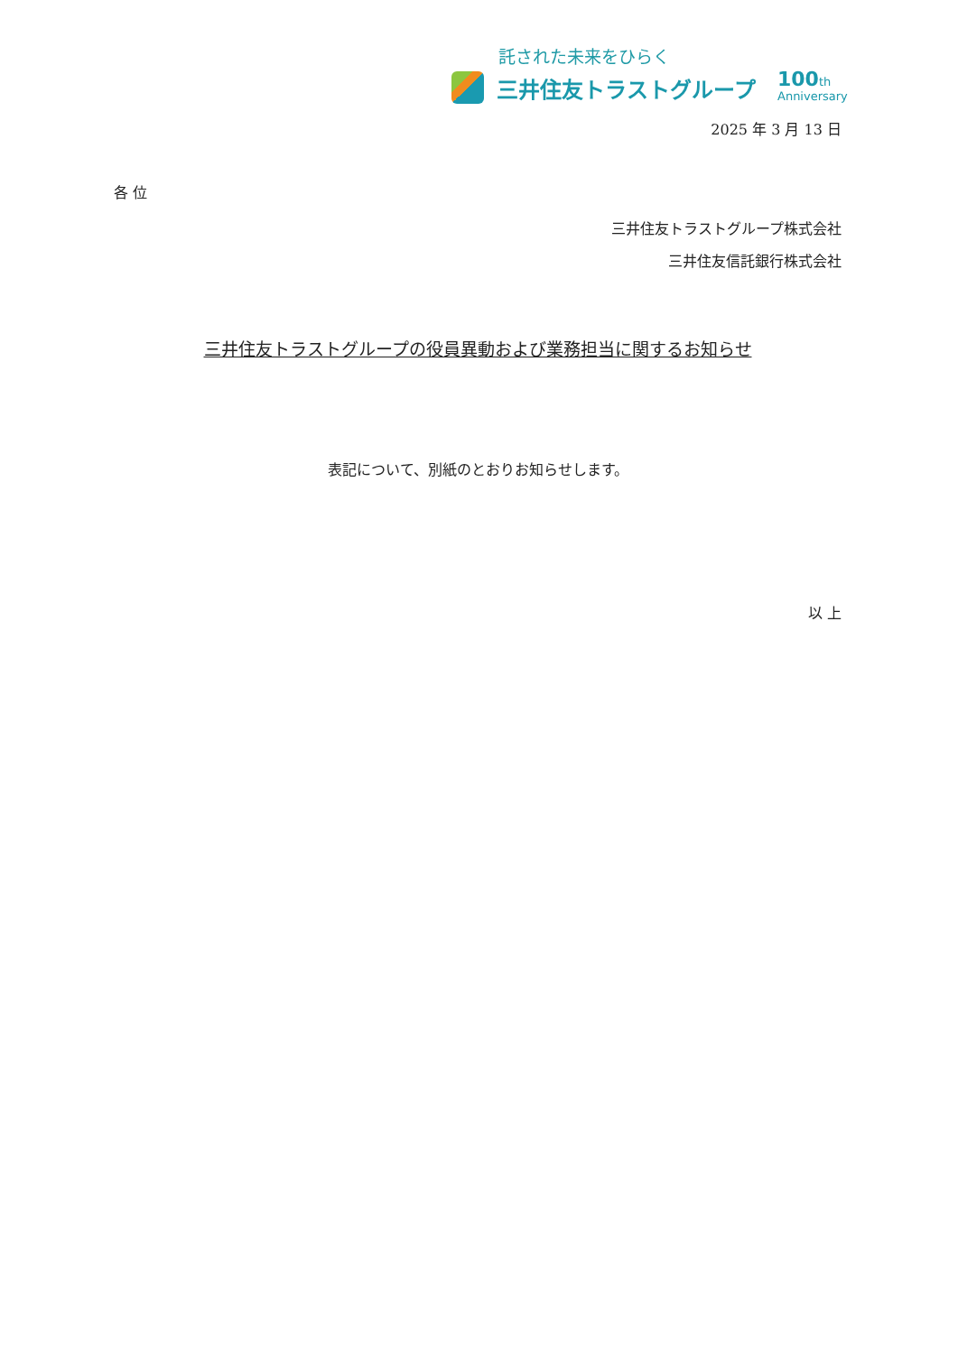託された未来をひらく
三井住友トラストグループ
100th
Anniversary
2025 年 3 月 13 日
各 位
三井住友トラストグループ株式会社
三井住友信託銀行株式会社
三井住友トラストグループの役員異動および業務担当に関するお知らせ
表記について、別紙のとおりお知らせします。
以 上